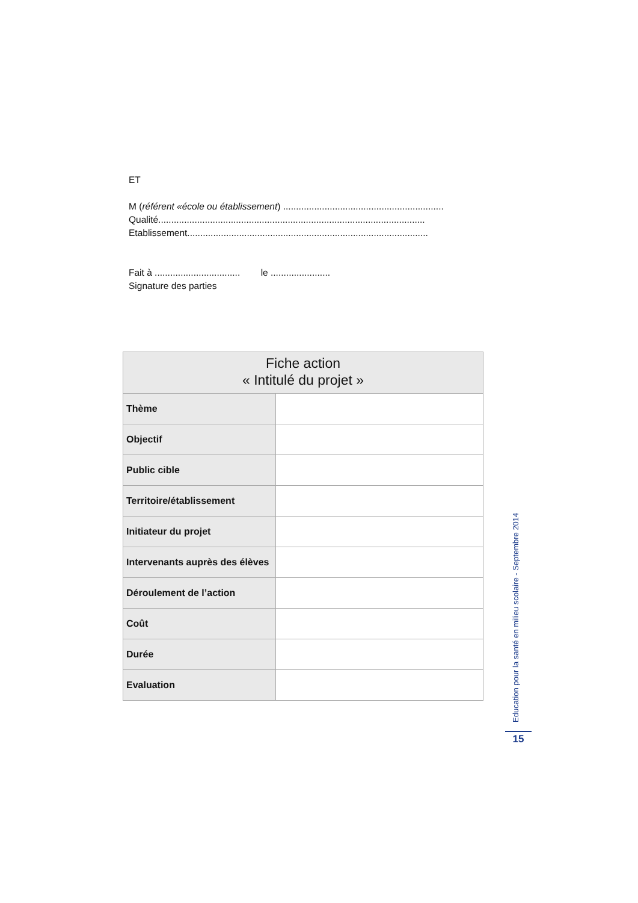ET
M (référent «école ou établissement) ..............................................................
Qualité.......................................................................................................
Etablissement.............................................................................................
Fait à ................................. le .......................
Signature des parties
| Fiche action « Intitulé du projet » | |
| --- | --- |
| Thème | |
| Objectif | |
| Public cible | |
| Territoire/établissement | |
| Initiateur du projet | |
| Intervenants auprès des élèves | |
| Déroulement de l’action | |
| Coût | |
| Durée | |
| Evaluation | |
Education pour la santé en milieu scolaire - Septembre 2014
15